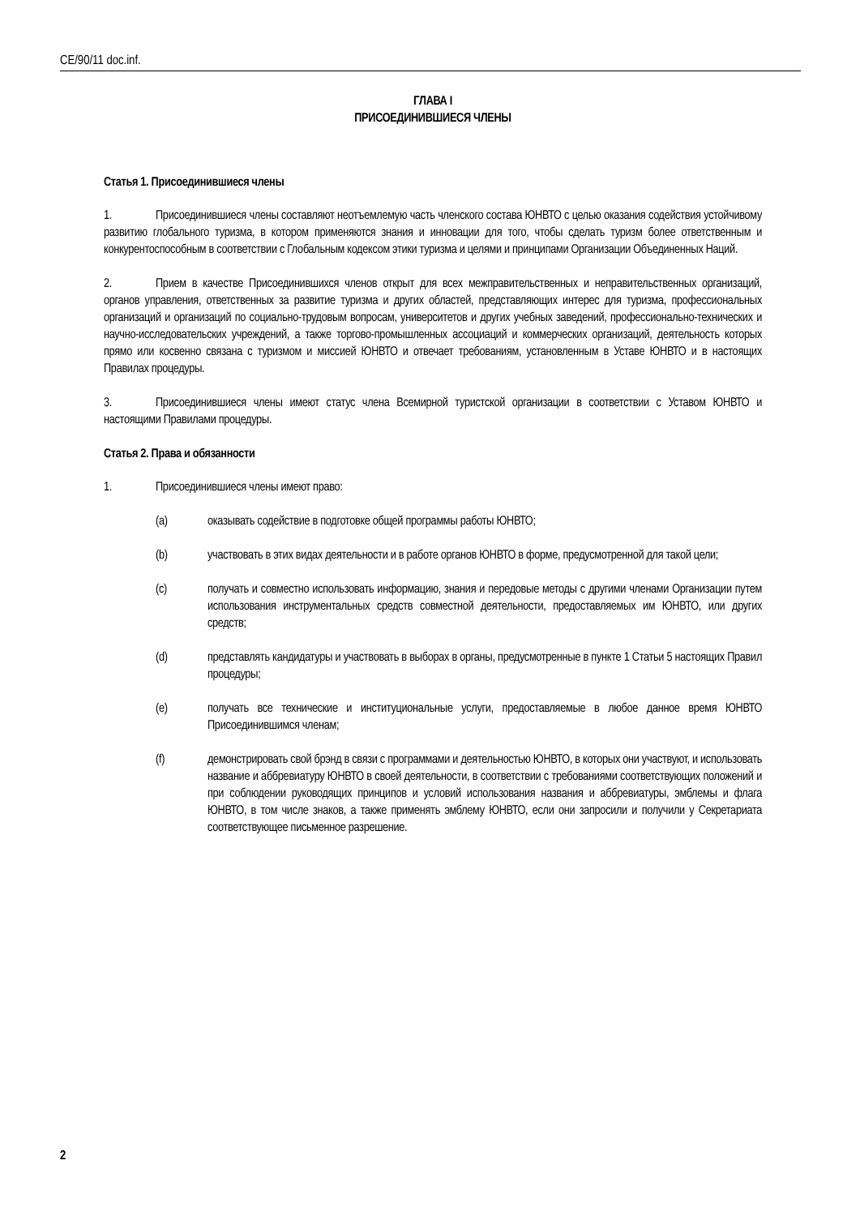CE/90/11 doc.inf.
ГЛАВА I
ПРИСОЕДИНИВШИЕСЯ ЧЛЕНЫ
Статья 1. Присоединившиеся члены
1. Присоединившиеся члены составляют неотъемлемую часть членского состава ЮНВТО с целью оказания содействия устойчивому развитию глобального туризма, в котором применяются знания и инновации для того, чтобы сделать туризм более ответственным и конкурентоспособным в соответствии с Глобальным кодексом этики туризма и целями и принципами Организации Объединенных Наций.
2. Прием в качестве Присоединившихся членов открыт для всех межправительственных и неправительственных организаций, органов управления, ответственных за развитие туризма и других областей, представляющих интерес для туризма, профессиональных организаций и организаций по социально-трудовым вопросам, университетов и других учебных заведений, профессионально-технических и научно-исследовательских учреждений, а также торгово-промышленных ассоциаций и коммерческих организаций, деятельность которых прямо или косвенно связана с туризмом и миссией ЮНВТО и отвечает требованиям, установленным в Уставе ЮНВТО и в настоящих Правилах процедуры.
3. Присоединившиеся члены имеют статус члена Всемирной туристской организации в соответствии с Уставом ЮНВТО и настоящими Правилами процедуры.
Статья 2. Права и обязанности
1. Присоединившиеся члены имеют право:
(a) оказывать содействие в подготовке общей программы работы ЮНВТО;
(b) участвовать в этих видах деятельности и в работе органов ЮНВТО в форме, предусмотренной для такой цели;
(c) получать и совместно использовать информацию, знания и передовые методы с другими членами Организации путем использования инструментальных средств совместной деятельности, предоставляемых им ЮНВТО, или других средств;
(d) представлять кандидатуры и участвовать в выборах в органы, предусмотренные в пункте 1 Статьи 5 настоящих Правил процедуры;
(e) получать все технические и институциональные услуги, предоставляемые в любое данное время ЮНВТО Присоединившимся членам;
(f) демонстрировать свой брэнд в связи с программами и деятельностью ЮНВТО, в которых они участвуют, и использовать название и аббревиатуру ЮНВТО в своей деятельности, в соответствии с требованиями соответствующих положений и при соблюдении руководящих принципов и условий использования названия и аббревиатуры, эмблемы и флага ЮНВТО, в том числе знаков, а также применять эмблему ЮНВТО, если они запросили и получили у Секретариата соответствующее письменное разрешение.
2